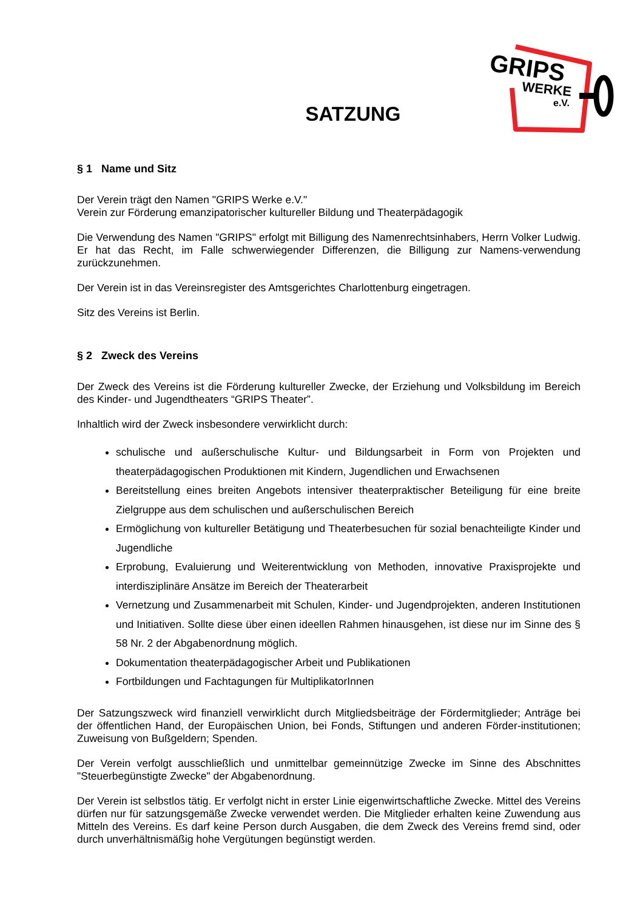GRIPS
WERKE
e.V.
SATZUNG
§ 1 Name und Sitz
Der Verein trägt den Namen "GRIPS Werke e.V."
Verein zur Förderung emanzipatorischer kultureller Bildung und Theaterpädagogik
Die Verwendung des Namen "GRIPS" erfolgt mit Billigung des Namenrechtsinhabers, Herrn Volker Ludwig. Er hat das Recht, im Falle schwerwiegender Differenzen, die Billigung zur Namens-verwendung zurückzunehmen.
Der Verein ist in das Vereinsregister des Amtsgerichtes Charlottenburg eingetragen.
Sitz des Vereins ist Berlin.
§ 2 Zweck des Vereins
Der Zweck des Vereins ist die Förderung kultureller Zwecke, der Erziehung und Volksbildung im Bereich des Kinder- und Jugendtheaters “GRIPS Theater”.
Inhaltlich wird der Zweck insbesondere verwirklicht durch:
schulische und außerschulische Kultur- und Bildungsarbeit in Form von Projekten und theaterpädagogischen Produktionen mit Kindern, Jugendlichen und Erwachsenen
Bereitstellung eines breiten Angebots intensiver theaterpraktischer Beteiligung für eine breite Zielgruppe aus dem schulischen und außerschulischen Bereich
Ermöglichung von kultureller Betätigung und Theaterbesuchen für sozial benachteiligte Kinder und Jugendliche
Erprobung, Evaluierung und Weiterentwicklung von Methoden, innovative Praxisprojekte und interdisziplinäre Ansätze im Bereich der Theaterarbeit
Vernetzung und Zusammenarbeit mit Schulen, Kinder- und Jugendprojekten, anderen Institutionen und Initiativen. Sollte diese über einen ideellen Rahmen hinausgehen, ist diese nur im Sinne des § 58 Nr. 2 der Abgabenordnung möglich.
Dokumentation theaterpädagogischer Arbeit und Publikationen
Fortbildungen und Fachtagungen für MultiplikatorInnen
Der Satzungszweck wird finanziell verwirklicht durch Mitgliedsbeiträge der Fördermitglieder; Anträge bei der öffentlichen Hand, der Europäischen Union, bei Fonds, Stiftungen und anderen Förder-institutionen; Zuweisung von Bußgeldern; Spenden.
Der Verein verfolgt ausschließlich und unmittelbar gemeinnützige Zwecke im Sinne des Abschnittes "Steuerbegünstigte Zwecke" der Abgabenordnung.
Der Verein ist selbstlos tätig. Er verfolgt nicht in erster Linie eigenwirtschaftliche Zwecke. Mittel des Vereins dürfen nur für satzungsgemäße Zwecke verwendet werden. Die Mitglieder erhalten keine Zuwendung aus Mitteln des Vereins. Es darf keine Person durch Ausgaben, die dem Zweck des Vereins fremd sind, oder durch unverhältnismäßig hohe Vergütungen begünstigt werden.